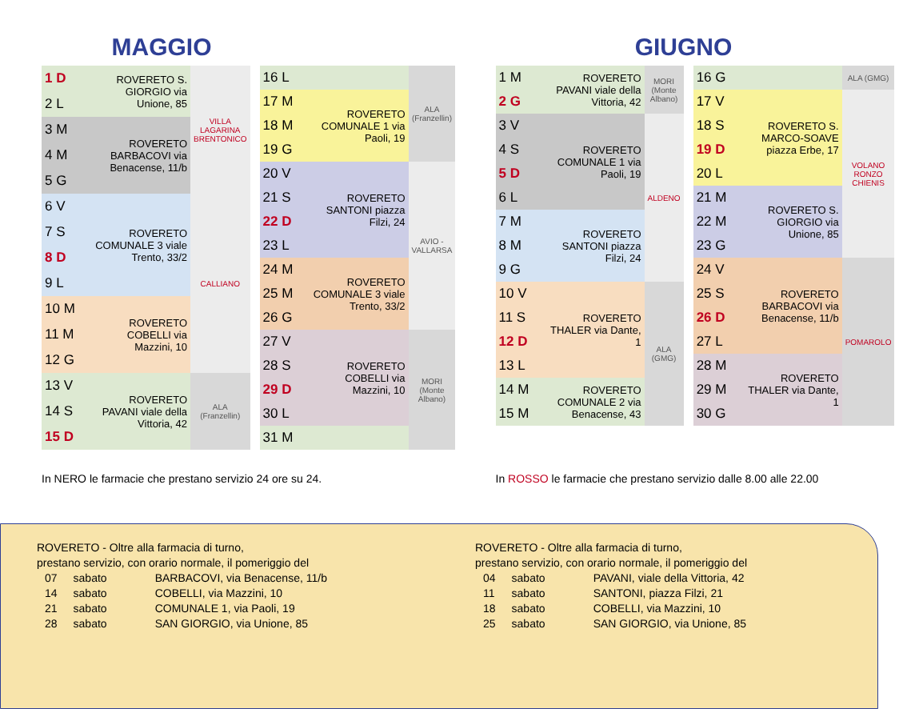MAGGIO
| 1 D | ROVERETO S. GIORGIO via Unione, 85 | VILLA LAGARINA BRENTONICO |
| 2 L | | |
| 3 M | ROVERETO BARBACOVI via Benacense, 11/b | |
| 4 M | | |
| 5 G | | |
| 6 V | ROVERETO COMUNALE 3 viale Trento, 33/2 | CALLIANO |
| 7 S | | |
| 8 D | | |
| 9 L | | |
| 10 M | ROVERETO COBELLI via Mazzini, 10 | |
| 11 M | | |
| 12 G | | |
| 13 V | ROVERETO PAVANI viale della Vittoria, 42 | ALA (Franzellin) |
| 14 S | | |
| 15 D | | |
| 16 L | | ALA (Franzellin) |
| 17 M | ROVERETO COMUNALE 1 via Paoli, 19 | |
| 18 M | | |
| 19 G | | |
| 20 V | ROVERETO SANTONI piazza Filzi, 24 | AVIO - VALLARSA |
| 21 S | | |
| 22 D | | |
| 23 L | | |
| 24 M | ROVERETO COMUNALE 3 viale Trento, 33/2 | |
| 25 M | | |
| 26 G | | |
| 27 V | ROVERETO COBELLI via Mazzini, 10 | MORI (Monte Albano) |
| 28 S | | |
| 29 D | | |
| 30 L | | |
| 31 M | | |
In NERO le farmacie che prestano servizio 24 ore su 24.
GIUGNO
| 1 M | ROVERETO PAVANI viale della Vittoria, 42 | MORI (Monte Albano) |
| 2 G | | |
| 3 V | ROVERETO COMUNALE 1 via Paoli, 19 | ALDENO |
| 4 S | | |
| 5 D | | |
| 6 L | | |
| 7 M | ROVERETO SANTONI piazza Filzi, 24 | |
| 8 M | | |
| 9 G | | |
| 10 V | ROVERETO THALER via Dante, 1 | ALA (GMG) |
| 11 S | | |
| 12 D | | |
| 13 L | | |
| 14 M | ROVERETO COMUNALE 2 via Benacense, 43 | |
| 15 M | | |
| 16 G | | ALA (GMG) |
| 17 V | ROVERETO S. MARCO-SOAVE piazza Erbe, 17 | VOLANO RONZO CHIENIS |
| 18 S | | |
| 19 D | | |
| 20 L | | |
| 21 M | ROVERETO S. GIORGIO via Unione, 85 | |
| 22 M | | |
| 23 G | | |
| 24 V | ROVERETO BARBACOVI via Benacense, 11/b | POMAROLO |
| 25 S | | |
| 26 D | | |
| 27 L | | |
| 28 M | ROVERETO THALER via Dante, 1 | |
| 29 M | | |
| 30 G | | |
In ROSSO le farmacie che prestano servizio dalle 8.00 alle 22.00
ROVERETO - Oltre alla farmacia di turno,
prestano servizio, con orario normale, il pomeriggio del
| 07 | sabato | BARBACOVI, via Benacense, 11/b |
| 14 | sabato | COBELLI, via Mazzini, 10 |
| 21 | sabato | COMUNALE 1, via Paoli, 19 |
| 28 | sabato | SAN GIORGIO, via Unione, 85 |
ROVERETO - Oltre alla farmacia di turno,
prestano servizio, con orario normale, il pomeriggio del
| 04 | sabato | PAVANI, viale della Vittoria, 42 |
| 11 | sabato | SANTONI, piazza Filzi, 21 |
| 18 | sabato | COBELLI, via Mazzini, 10 |
| 25 | sabato | SAN GIORGIO, via Unione, 85 |